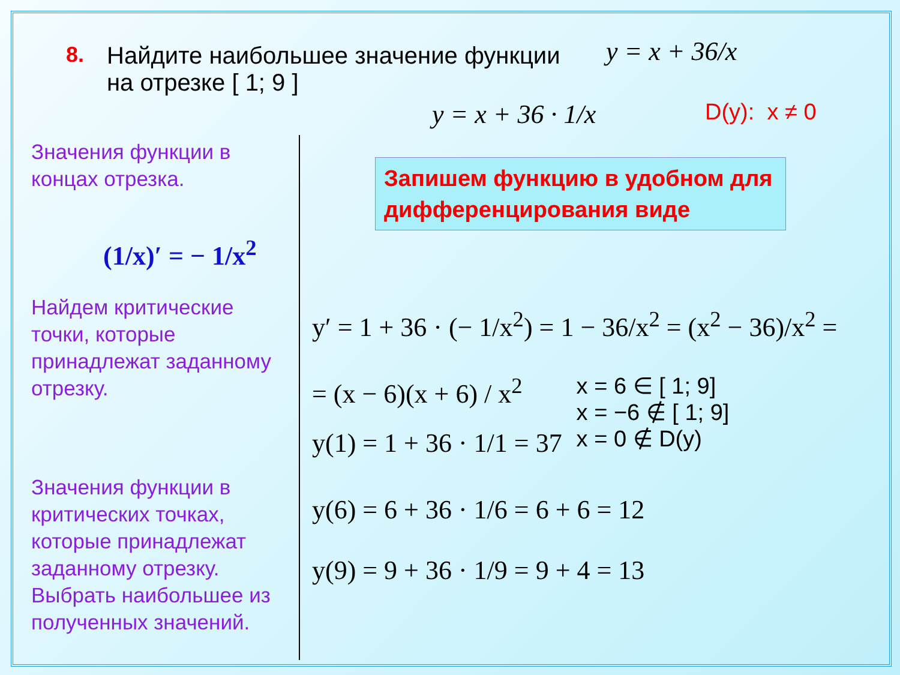8. Найдите наибольшее значение функции
на отрезке [ 1; 9 ]
y = x + 36/x
D(y): x ≠ 0
y = x + 36 · 1/x
Запишем функцию в удобном для дифференцирования виде
Значения функции в концах отрезка.
(1/x)′ = − 1/x<sup>2</sup>
Найдем критические точки, которые принадлежат заданному отрезку.
Значения функции в критических точках, которые принадлежат заданному отрезку.
Выбрать наибольшее из полученных значений.
y′ = 1 + 36 · (− 1/x<sup>2</sup>) = 1 − 36/x<sup>2</sup> = (x<sup>2</sup> − 36)/x<sup>2</sup> =
= (x − 6)(x + 6) / x<sup>2</sup> x = 6 ∈ [ 1; 9]
x = −6 ∉ [ 1; 9]
x = 0 ∉ D(y)
y(1) = 1 + 36 · 1/1 = 37
y(6) = 6 + 36 · 1/6 = 6 + 6 = 12
y(9) = 9 + 36 · 1/9 = 9 + 4 = 13